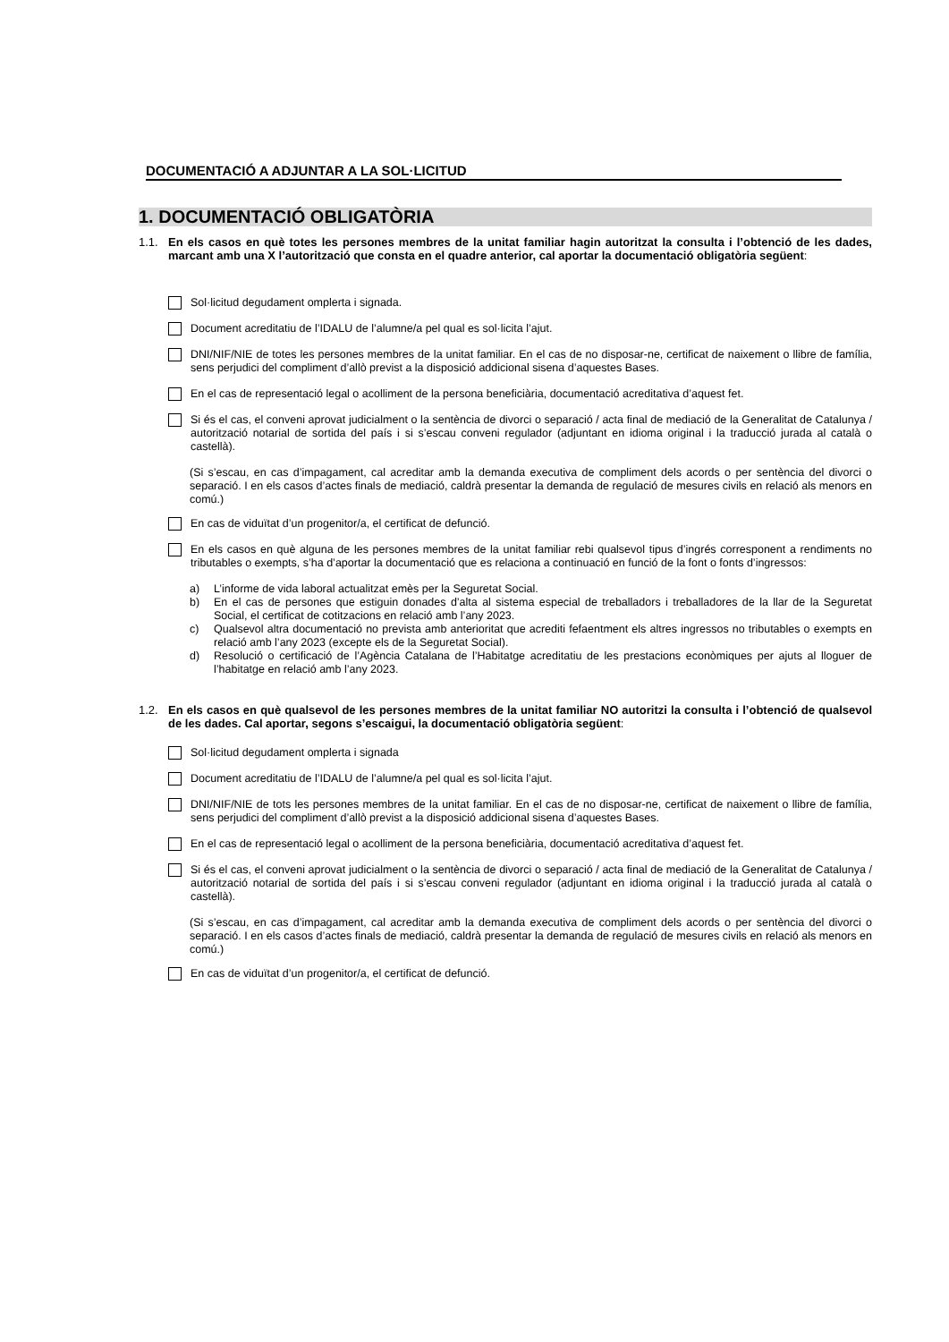DOCUMENTACIÓ A ADJUNTAR A LA SOL·LICITUD
1. DOCUMENTACIÓ OBLIGATÒRIA
1.1. En els casos en què totes les persones membres de la unitat familiar hagin autoritzat la consulta i l’obtenció de les dades, marcant amb una X l’autorització que consta en el quadre anterior, cal aportar la documentació obligatòria següent:
Sol·licitud degudament omplerta i signada.
Document acreditatiu de l’IDALU de l’alumne/a pel qual es sol·licita l’ajut.
DNI/NIF/NIE de totes les persones membres de la unitat familiar. En el cas de no disposar-ne, certificat de naixement o llibre de família, sens perjudici del compliment d’allò previst a la disposició addicional sisena d’aquestes Bases.
En el cas de representació legal o acolliment de la persona beneficiària, documentació acreditativa d’aquest fet.
Si és el cas, el conveni aprovat judicialment o la sentència de divorci o separació / acta final de mediació de la Generalitat de Catalunya / autorització notarial de sortida del país i si s’escau conveni regulador (adjuntant en idioma original i la traducció jurada al català o castellà).
(Si s’escau, en cas d’impagament, cal acreditar amb la demanda executiva de compliment dels acords o per sentència del divorci o separació. I en els casos d’actes finals de mediació, caldrà presentar la demanda de regulació de mesures civils en relació als menors en comú.)
En cas de viduïtat d’un progenitor/a, el certificat de defunció.
En els casos en què alguna de les persones membres de la unitat familiar rebi qualsevol tipus d’ingrés corresponent a rendiments no tributables o exempts, s’ha d’aportar la documentació que es relaciona a continuació en funció de la font o fonts d’ingressos:
a) L’informe de vida laboral actualitzat emès per la Seguretat Social.
b) En el cas de persones que estiguin donades d’alta al sistema especial de treballadors i treballadores de la llar de la Seguretat Social, el certificat de cotitzacions en relació amb l’any 2023.
c) Qualsevol altra documentació no prevista amb anterioritat que acrediti fefaentment els altres ingressos no tributables o exempts en relació amb l’any 2023 (excepte els de la Seguretat Social).
d) Resolució o certificació de l’Agència Catalana de l’Habitatge acreditatiu de les prestacions econòmiques per ajuts al lloguer de l’habitatge en relació amb l’any 2023.
1.2. En els casos en què qualsevol de les persones membres de la unitat familiar NO autoritzi la consulta i l’obtenció de qualsevol de les dades. Cal aportar, segons s’escaigui, la documentació obligatòria següent:
Sol·licitud degudament omplerta i signada
Document acreditatiu de l’IDALU de l’alumne/a pel qual es sol·licita l’ajut.
DNI/NIF/NIE de tots les persones membres de la unitat familiar. En el cas de no disposar-ne, certificat de naixement o llibre de família, sens perjudici del compliment d’allò previst a la disposició addicional sisena d’aquestes Bases.
En el cas de representació legal o acolliment de la persona beneficiària, documentació acreditativa d’aquest fet.
Si és el cas, el conveni aprovat judicialment o la sentència de divorci o separació / acta final de mediació de la Generalitat de Catalunya / autorització notarial de sortida del país i si s’escau conveni regulador (adjuntant en idioma original i la traducció jurada al català o castellà).
(Si s’escau, en cas d’impagament, cal acreditar amb la demanda executiva de compliment dels acords o per sentència del divorci o separació. I en els casos d’actes finals de mediació, caldrà presentar la demanda de regulació de mesures civils en relació als menors en comú.)
En cas de viduïtat d’un progenitor/a, el certificat de defunció.